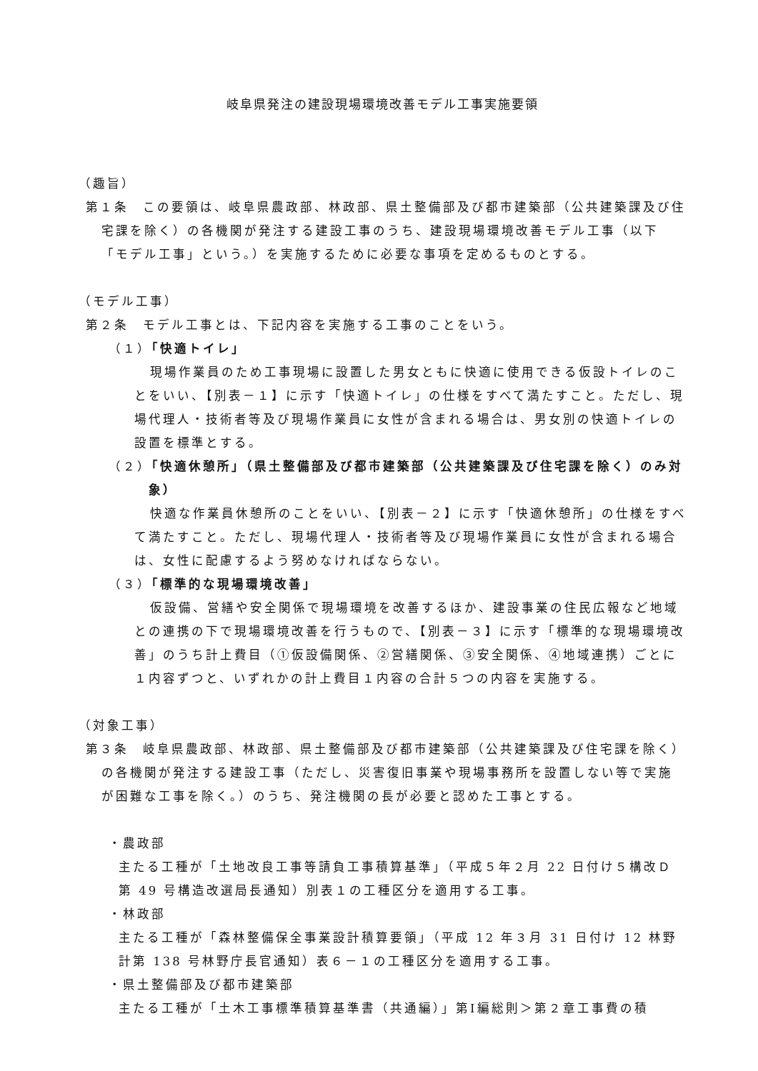岐阜県発注の建設現場環境改善モデル工事実施要領
（趣旨）
第１条　この要領は、岐阜県農政部、林政部、県土整備部及び都市建築部（公共建築課及び住宅課を除く）の各機関が発注する建設工事のうち、建設現場環境改善モデル工事（以下「モデル工事」という。）を実施するために必要な事項を定めるものとする。
（モデル工事）
第２条　モデル工事とは、下記内容を実施する工事のことをいう。
（１）「快適トイレ」
現場作業員のため工事現場に設置した男女ともに快適に使用できる仮設トイレのことをいい、【別表－１】に示す「快適トイレ」の仕様をすべて満たすこと。ただし、現場代理人・技術者等及び現場作業員に女性が含まれる場合は、男女別の快適トイレの設置を標準とする。
（２）「快適休憩所」（県土整備部及び都市建築部（公共建築課及び住宅課を除く）のみ対象）
快適な作業員休憩所のことをいい、【別表－２】に示す「快適休憩所」の仕様をすべて満たすこと。ただし、現場代理人・技術者等及び現場作業員に女性が含まれる場合は、女性に配慮するよう努めなければならない。
（３）「標準的な現場環境改善」
仮設備、営繕や安全関係で現場環境を改善するほか、建設事業の住民広報など地域との連携の下で現場環境改善を行うもので、【別表－３】に示す「標準的な現場環境改善」のうち計上費目（①仮設備関係、②営繕関係、③安全関係、④地域連携）ごとに１内容ずつと、いずれかの計上費目１内容の合計５つの内容を実施する。
（対象工事）
第３条　岐阜県農政部、林政部、県土整備部及び都市建築部（公共建築課及び住宅課を除く）の各機関が発注する建設工事（ただし、災害復旧事業や現場事務所を設置しない等で実施が困難な工事を除く。）のうち、発注機関の長が必要と認めた工事とする。
・農政部
主たる工種が「土地改良工事等請負工事積算基準」（平成５年２月 22 日付け５構改Ｄ第 49 号構造改選局長通知）別表１の工種区分を適用する工事。
・林政部
主たる工種が「森林整備保全事業設計積算要領」（平成 12 年３月 31 日付け 12 林野計第 138 号林野庁長官通知）表６－１の工種区分を適用する工事。
・県土整備部及び都市建築部
主たる工種が「土木工事標準積算基準書（共通編）」第Ⅰ編総則＞第２章工事費の積